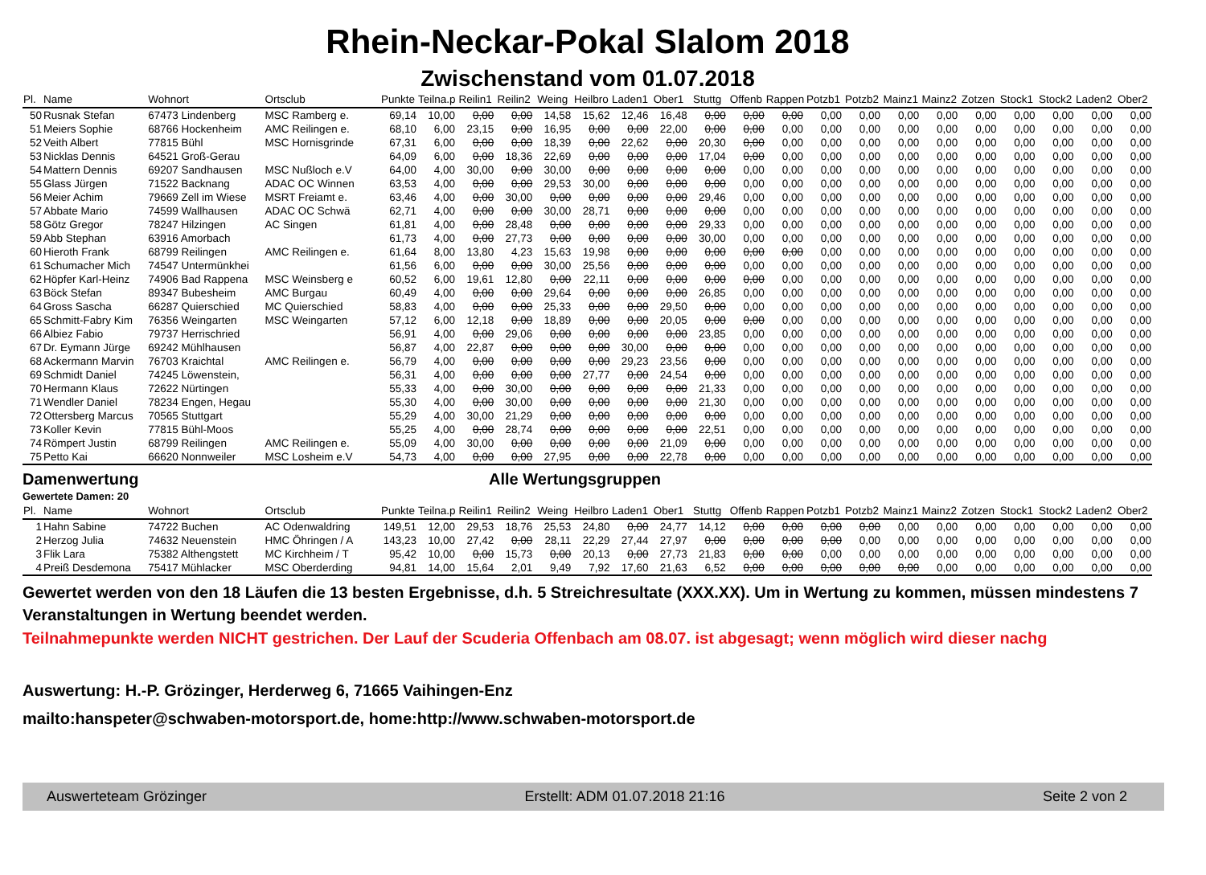Rhein-Neckar-Pokal Slalom 2018
Zwischenstand vom 01.07.2018
| Pl. | Name | Wohnort | Ortsclub | Punkte | Teilna.p | Reilin1 | Reilin2 | Weing | Heilbro | Laden1 | Ober1 | Stuttg | Offenb | Rappen | Potzb1 | Potzb2 | Mainz1 | Mainz2 | Zotzen | Stock1 | Stock2 | Laden2 | Ober2 |
| --- | --- | --- | --- | --- | --- | --- | --- | --- | --- | --- | --- | --- | --- | --- | --- | --- | --- | --- | --- | --- | --- | --- | --- |
| 50 | Rusnak Stefan | 67473 Lindenberg | MSC Ramberg e. | 69,14 | 10,00 | 0,00 | 0,00 | 14,58 | 15,62 | 12,46 | 16,48 | 0,00 | 0,00 | 0,00 | 0,00 | 0,00 | 0,00 | 0,00 | 0,00 | 0,00 | 0,00 | 0,00 | 0,00 |
| 51 | Meiers Sophie | 68766 Hockenheim | AMC Reilingen e. | 68,10 | 6,00 | 23,15 | 0,00 | 16,95 | 0,00 | 0,00 | 22,00 | 0,00 | 0,00 | 0,00 | 0,00 | 0,00 | 0,00 | 0,00 | 0,00 | 0,00 | 0,00 | 0,00 | 0,00 |
| 52 | Veith Albert | 77815 Bühl | MSC Hornisgrinde | 67,31 | 6,00 | 0,00 | 0,00 | 18,39 | 0,00 | 22,62 | 0,00 | 20,30 | 0,00 | 0,00 | 0,00 | 0,00 | 0,00 | 0,00 | 0,00 | 0,00 | 0,00 | 0,00 | 0,00 |
| 53 | Nicklas Dennis | 64521 Groß-Gerau | | 64,09 | 6,00 | 0,00 | 18,36 | 22,69 | 0,00 | 0,00 | 0,00 | 17,04 | 0,00 | 0,00 | 0,00 | 0,00 | 0,00 | 0,00 | 0,00 | 0,00 | 0,00 | 0,00 | 0,00 |
| 54 | Mattern Dennis | 69207 Sandhausen | MSC Nußloch e.V | 64,00 | 4,00 | 30,00 | 0,00 | 30,00 | 0,00 | 0,00 | 0,00 | 0,00 | 0,00 | 0,00 | 0,00 | 0,00 | 0,00 | 0,00 | 0,00 | 0,00 | 0,00 | 0,00 | 0,00 |
| 55 | Glass Jürgen | 71522 Backnang | ADAC OC Winnen | 63,53 | 4,00 | 0,00 | 0,00 | 29,53 | 30,00 | 0,00 | 0,00 | 0,00 | 0,00 | 0,00 | 0,00 | 0,00 | 0,00 | 0,00 | 0,00 | 0,00 | 0,00 | 0,00 | 0,00 |
| 56 | Meier Achim | 79669 Zell im Wiese | MSRT Freiamt e. | 63,46 | 4,00 | 0,00 | 30,00 | 0,00 | 0,00 | 0,00 | 0,00 | 29,46 | 0,00 | 0,00 | 0,00 | 0,00 | 0,00 | 0,00 | 0,00 | 0,00 | 0,00 | 0,00 | 0,00 |
| 57 | Abbate Mario | 74599 Wallhausen | ADAC OC Schwä | 62,71 | 4,00 | 0,00 | 0,00 | 30,00 | 28,71 | 0,00 | 0,00 | 0,00 | 0,00 | 0,00 | 0,00 | 0,00 | 0,00 | 0,00 | 0,00 | 0,00 | 0,00 | 0,00 | 0,00 |
| 58 | Götz Gregor | 78247 Hilzingen | AC Singen | 61,81 | 4,00 | 0,00 | 28,48 | 0,00 | 0,00 | 0,00 | 0,00 | 29,33 | 0,00 | 0,00 | 0,00 | 0,00 | 0,00 | 0,00 | 0,00 | 0,00 | 0,00 | 0,00 | 0,00 |
| 59 | Abb Stephan | 63916 Amorbach | | 61,73 | 4,00 | 0,00 | 27,73 | 0,00 | 0,00 | 0,00 | 0,00 | 30,00 | 0,00 | 0,00 | 0,00 | 0,00 | 0,00 | 0,00 | 0,00 | 0,00 | 0,00 | 0,00 | 0,00 |
| 60 | Hieroth Frank | 68799 Reilingen | AMC Reilingen e. | 61,64 | 8,00 | 13,80 | 4,23 | 15,63 | 19,98 | 0,00 | 0,00 | 0,00 | 0,00 | 0,00 | 0,00 | 0,00 | 0,00 | 0,00 | 0,00 | 0,00 | 0,00 | 0,00 | 0,00 |
| 61 | Schumacher Mich | 74547 Untermünkhei | | 61,56 | 6,00 | 0,00 | 0,00 | 30,00 | 25,56 | 0,00 | 0,00 | 0,00 | 0,00 | 0,00 | 0,00 | 0,00 | 0,00 | 0,00 | 0,00 | 0,00 | 0,00 | 0,00 | 0,00 |
| 62 | Höpfer Karl-Heinz | 74906 Bad Rappena | MSC Weinsberg e | 60,52 | 6,00 | 19,61 | 12,80 | 0,00 | 22,11 | 0,00 | 0,00 | 0,00 | 0,00 | 0,00 | 0,00 | 0,00 | 0,00 | 0,00 | 0,00 | 0,00 | 0,00 | 0,00 | 0,00 |
| 63 | Böck Stefan | 89347 Bubesheim | AMC Burgau | 60,49 | 4,00 | 0,00 | 0,00 | 29,64 | 0,00 | 0,00 | 0,00 | 26,85 | 0,00 | 0,00 | 0,00 | 0,00 | 0,00 | 0,00 | 0,00 | 0,00 | 0,00 | 0,00 | 0,00 |
| 64 | Gross Sascha | 66287 Quierschied | MC Quierschied | 58,83 | 4,00 | 0,00 | 0,00 | 25,33 | 0,00 | 0,00 | 29,50 | 0,00 | 0,00 | 0,00 | 0,00 | 0,00 | 0,00 | 0,00 | 0,00 | 0,00 | 0,00 | 0,00 | 0,00 |
| 65 | Schmitt-Fabry Kim | 76356 Weingarten | MSC Weingarten | 57,12 | 6,00 | 12,18 | 0,00 | 18,89 | 0,00 | 0,00 | 20,05 | 0,00 | 0,00 | 0,00 | 0,00 | 0,00 | 0,00 | 0,00 | 0,00 | 0,00 | 0,00 | 0,00 | 0,00 |
| 66 | Albiez Fabio | 79737 Herrischried | | 56,91 | 4,00 | 0,00 | 29,06 | 0,00 | 0,00 | 0,00 | 0,00 | 23,85 | 0,00 | 0,00 | 0,00 | 0,00 | 0,00 | 0,00 | 0,00 | 0,00 | 0,00 | 0,00 | 0,00 |
| 67 | Dr. Eymann Jürge | 69242 Mühlhausen | | 56,87 | 4,00 | 22,87 | 0,00 | 0,00 | 0,00 | 30,00 | 0,00 | 0,00 | 0,00 | 0,00 | 0,00 | 0,00 | 0,00 | 0,00 | 0,00 | 0,00 | 0,00 | 0,00 | 0,00 |
| 68 | Ackermann Marvin | 76703 Kraichtal | AMC Reilingen e. | 56,79 | 4,00 | 0,00 | 0,00 | 0,00 | 0,00 | 29,23 | 23,56 | 0,00 | 0,00 | 0,00 | 0,00 | 0,00 | 0,00 | 0,00 | 0,00 | 0,00 | 0,00 | 0,00 | 0,00 |
| 69 | Schmidt Daniel | 74245 Löwenstein, | | 56,31 | 4,00 | 0,00 | 0,00 | 0,00 | 27,77 | 0,00 | 24,54 | 0,00 | 0,00 | 0,00 | 0,00 | 0,00 | 0,00 | 0,00 | 0,00 | 0,00 | 0,00 | 0,00 | 0,00 |
| 70 | Hermann Klaus | 72622 Nürtingen | | 55,33 | 4,00 | 0,00 | 30,00 | 0,00 | 0,00 | 0,00 | 0,00 | 21,33 | 0,00 | 0,00 | 0,00 | 0,00 | 0,00 | 0,00 | 0,00 | 0,00 | 0,00 | 0,00 | 0,00 |
| 71 | Wendler Daniel | 78234 Engen, Hegau | | 55,30 | 4,00 | 0,00 | 30,00 | 0,00 | 0,00 | 0,00 | 0,00 | 21,30 | 0,00 | 0,00 | 0,00 | 0,00 | 0,00 | 0,00 | 0,00 | 0,00 | 0,00 | 0,00 | 0,00 |
| 72 | Ottersberg Marcus | 70565 Stuttgart | | 55,29 | 4,00 | 30,00 | 21,29 | 0,00 | 0,00 | 0,00 | 0,00 | 0,00 | 0,00 | 0,00 | 0,00 | 0,00 | 0,00 | 0,00 | 0,00 | 0,00 | 0,00 | 0,00 | 0,00 |
| 73 | Koller Kevin | 77815 Bühl-Moos | | 55,25 | 4,00 | 0,00 | 28,74 | 0,00 | 0,00 | 0,00 | 0,00 | 22,51 | 0,00 | 0,00 | 0,00 | 0,00 | 0,00 | 0,00 | 0,00 | 0,00 | 0,00 | 0,00 | 0,00 |
| 74 | Römpert Justin | 68799 Reilingen | AMC Reilingen e. | 55,09 | 4,00 | 30,00 | 0,00 | 0,00 | 0,00 | 0,00 | 21,09 | 0,00 | 0,00 | 0,00 | 0,00 | 0,00 | 0,00 | 0,00 | 0,00 | 0,00 | 0,00 | 0,00 | 0,00 |
| 75 | Petto Kai | 66620 Nonnweiler | MSC Losheim e.V | 54,73 | 4,00 | 0,00 | 0,00 | 27,95 | 0,00 | 0,00 | 22,78 | 0,00 | 0,00 | 0,00 | 0,00 | 0,00 | 0,00 | 0,00 | 0,00 | 0,00 | 0,00 | 0,00 | 0,00 |
Damenwertung Alle Wertungsgruppen
Gewertete Damen: 20
| Pl. | Name | Wohnort | Ortsclub | Punkte | Teilna.p | Reilin1 | Reilin2 | Weing | Heilbro | Laden1 | Ober1 | Stuttg | Offenb | Rappen | Potzb1 | Potzb2 | Mainz1 | Mainz2 | Zotzen | Stock1 | Stock2 | Laden2 | Ober2 |
| --- | --- | --- | --- | --- | --- | --- | --- | --- | --- | --- | --- | --- | --- | --- | --- | --- | --- | --- | --- | --- | --- | --- | --- |
| 1 | Hahn Sabine | 74722 Buchen | AC Odenwaldring | 149,51 | 12,00 | 29,53 | 18,76 | 25,53 | 24,80 | 0,00 | 24,77 | 14,12 | 0,00 | 0,00 | 0,00 | 0,00 | 0,00 | 0,00 | 0,00 | 0,00 | 0,00 | 0,00 | 0,00 |
| 2 | Herzog Julia | 74632 Neuenstein | HMC Öhringen / A | 143,23 | 10,00 | 27,42 | 0,00 | 28,11 | 22,29 | 27,44 | 27,97 | 0,00 | 0,00 | 0,00 | 0,00 | 0,00 | 0,00 | 0,00 | 0,00 | 0,00 | 0,00 | 0,00 | 0,00 |
| 3 | Flik Lara | 75382 Althengstett | MC Kirchheim / T | 95,42 | 10,00 | 0,00 | 15,73 | 0,00 | 20,13 | 0,00 | 27,73 | 21,83 | 0,00 | 0,00 | 0,00 | 0,00 | 0,00 | 0,00 | 0,00 | 0,00 | 0,00 | 0,00 | 0,00 |
| 4 | Preiß Desdemona | 75417 Mühlacker | MSC Oberderding | 94,81 | 14,00 | 15,64 | 2,01 | 9,49 | 7,92 | 17,60 | 21,63 | 6,52 | 0,00 | 0,00 | 0,00 | 0,00 | 0,00 | 0,00 | 0,00 | 0,00 | 0,00 | 0,00 | 0,00 |
Gewertet werden von den 18 Läufen die 13 besten Ergebnisse, d.h. 5 Streichresultate (XXX.XX). Um in Wertung zu kommen, müssen mindestens 7 Veranstaltungen in Wertung beendet werden.
Teilnahmepunkte werden NICHT gestrichen. Der Lauf der Scuderia Offenbach am 08.07. ist abgesagt; wenn möglich wird dieser nachg
Auswertung: H.-P. Grözinger, Herderweg 6, 71665 Vaihingen-Enz
mailto:hanspeter@schwaben-motorsport.de, home:http://www.schwaben-motorsport.de
Auswerteteam Grözinger Erstellt: ADM 01.07.2018 21:16 Seite 2 von 2